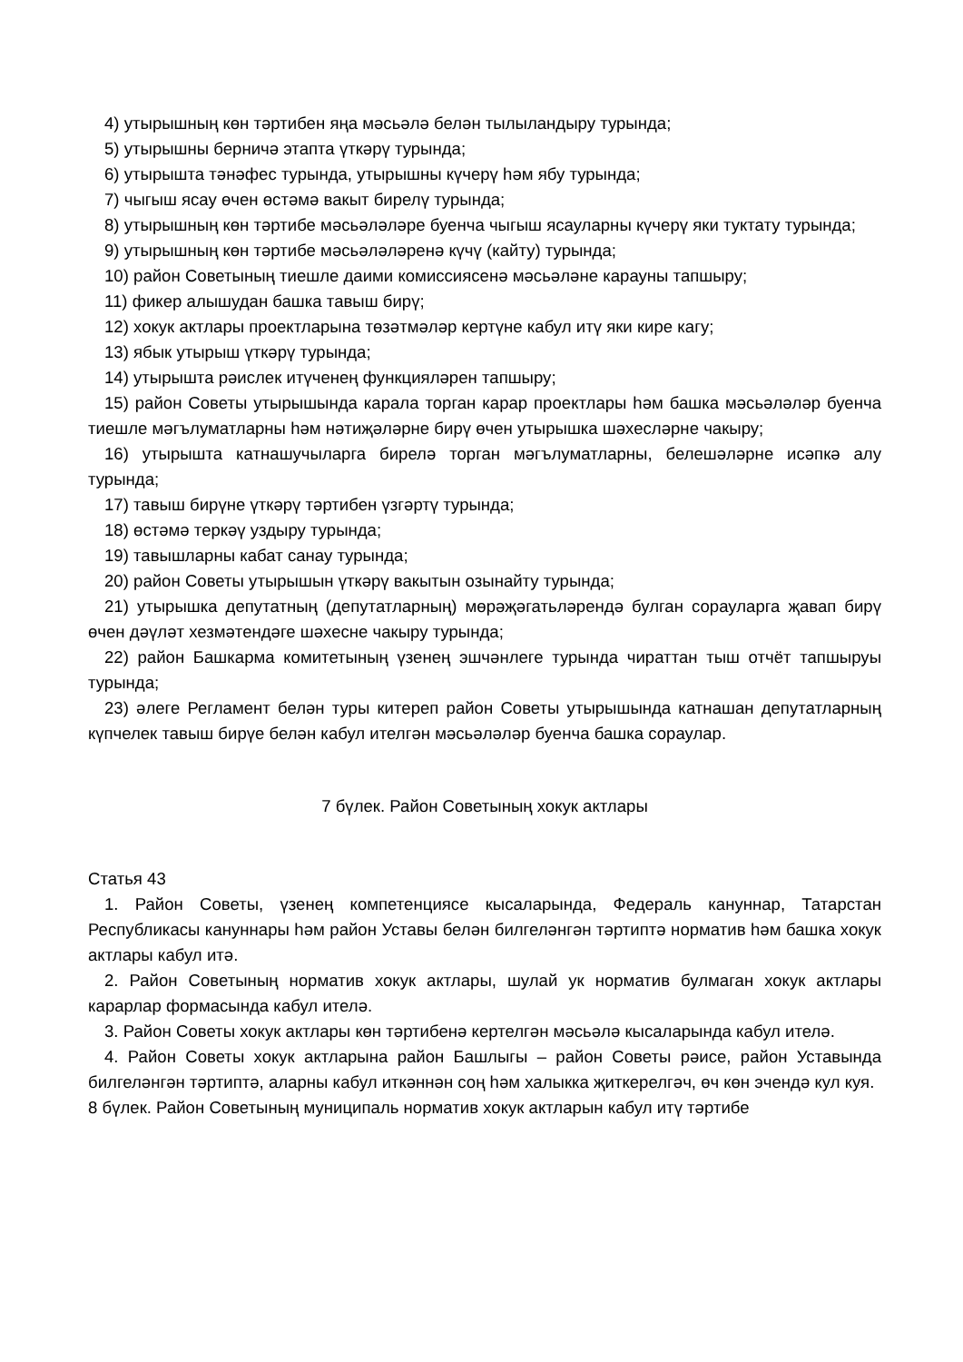4) утырышның көн тәртибен яңа мәсьәлә белән тылыландыру турында;
5) утырышны берничә этапта үткәрү турында;
6) утырышта тәнәфес турында, утырышны күчерү һәм ябу турында;
7) чыгыш ясау өчен өстәмә вакыт бирелү турында;
8) утырышның көн тәртибе мәсьәләләре буенча чыгыш ясауларны күчерү яки туктату турында;
9) утырышның көн тәртибе мәсьәләләренә күчү (кайту) турында;
10) район Советының тиешле даими комиссиясенә мәсьәләне карауны тапшыру;
11) фикер алышудан башка тавыш бирү;
12) хокук актлары проектларына төзәтмәләр кертүне кабул итү яки кире кагу;
13) ябык утырыш үткәрү турында;
14) утырышта рәислек итүченең функцияләрен тапшыру;
15) район Советы утырышында карала торган карар проектлары һәм башка мәсьәләләр буенча тиешле мәгълуматларны һәм нәтиҗәләрне бирү өчен утырышка шәхесләрне чакыру;
16) утырышта катнашучыларга бирелә торган мәгълуматларны, белешәләрне исәпкә алу турында;
17) тавыш бирүне үткәрү тәртибен үзгәртү турында;
18) өстәмә теркәү уздыру турында;
19) тавышларны кабат санау турында;
20) район Советы утырышын үткәрү вакытын озынайту турында;
21) утырышка депутатның (депутатларның) мөрәҗәгатьләрендә булган сорауларга җавап бирү өчен дәүләт хезмәтендәге шәхесне чакыру турында;
22) район Башкарма комитетының үзенең эшчәнлеге турында чираттан тыш отчёт тапшыруы турында;
23) әлеге Регламент белән туры китереп район Советы утырышында катнашан депутатларның күпчелек тавыш бирүе белән кабул ителгән мәсьәләләр буенча башка сораулар.
7 бүлек. Район Советының хокук актлары
Статья 43
1. Район Советы, үзенең компетенциясе кысаларында, Федераль кануннар, Татарстан Республикасы кануннары һәм район Уставы белән билгеләнгән тәртиптә норматив һәм башка хокук актлары кабул итә.
2. Район Советының норматив хокук актлары, шулай ук норматив булмаган хокук актлары карарлар формасында кабул ителә.
3. Район Советы хокук актлары көн тәртибенә кертелгән мәсьәлә кысаларында кабул ителә.
4. Район Советы хокук актларына район Башлыгы – район Советы рәисе, район Уставында билгеләнгән тәртиптә, аларны кабул иткәннән соң һәм халыкка җиткерелгәч, өч көн эчендә кул куя.
8 бүлек. Район Советының муниципаль норматив хокук актларын кабул итү тәртибе